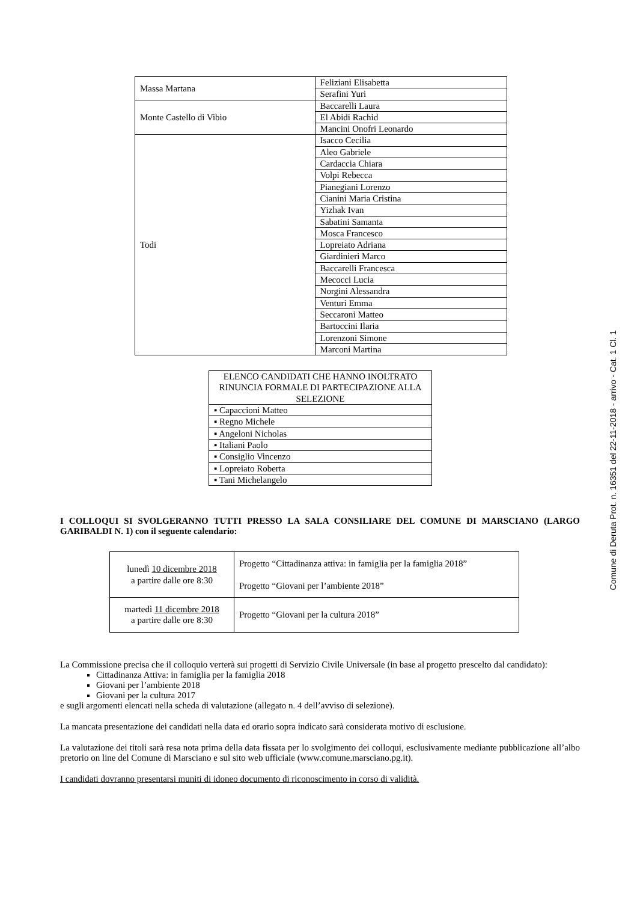| Massa Martana | Feliziani Elisabetta |
| | Serafini Yuri |
| Monte Castello di Vibio | Baccarelli Laura |
| | El Abidi Rachid |
| | Mancini Onofri Leonardo |
| Todi | Isacco Cecilia |
| | Aleo Gabriele |
| | Cardaccia Chiara |
| | Volpi Rebecca |
| | Pianegiani Lorenzo |
| | Cianini Maria Cristina |
| | Yizhak Ivan |
| | Sabatini Samanta |
| | Mosca Francesco |
| | Lopreiato Adriana |
| | Giardinieri Marco |
| | Baccarelli Francesca |
| | Mecocci Lucia |
| | Norgini Alessandra |
| | Venturi Emma |
| | Seccaroni Matteo |
| | Bartoccini Ilaria |
| | Lorenzoni Simone |
| | Marconi Martina |
| ELENCO CANDIDATI CHE HANNO INOLTRATO RINUNCIA FORMALE DI PARTECIPAZIONE ALLA SELEZIONE |
| ▪ Capaccioni Matteo |
| ▪ Regno Michele |
| ▪ Angeloni Nicholas |
| ▪ Italiani Paolo |
| ▪ Consiglio Vincenzo |
| ▪ Lopreiato Roberta |
| ▪ Tani Michelangelo |
I COLLOQUI SI SVOLGERANNO TUTTI PRESSO LA SALA CONSILIARE DEL COMUNE DI MARSCIANO (LARGO GARIBALDI N. 1) con il seguente calendario:
| lunedì 10 dicembre 2018 a partire dalle ore 8:30 | Progetto “Cittadinanza attiva: in famiglia per la famiglia 2018” Progetto “Giovani per l’ambiente 2018” |
| martedì 11 dicembre 2018 a partire dalle ore 8:30 | Progetto “Giovani per la cultura 2018” |
La Commissione precisa che il colloquio verterà sui progetti di Servizio Civile Universale (in base al progetto prescelto dal candidato):
Cittadinanza Attiva: in famiglia per la famiglia 2018
Giovani per l’ambiente 2018
Giovani per la cultura 2017
e sugli argomenti elencati nella scheda di valutazione (allegato n. 4 dell’avviso di selezione).
La mancata presentazione dei candidati nella data ed orario sopra indicato sarà considerata motivo di esclusione.
La valutazione dei titoli sarà resa nota prima della data fissata per lo svolgimento dei colloqui, esclusivamente mediante pubblicazione all’albo pretorio on line del Comune di Marsciano e sul sito web ufficiale (www.comune.marsciano.pg.it).
I candidati dovranno presentarsi muniti di idoneo documento di riconoscimento in corso di validità.
Comune di Deruta Prot. n. 16351 del 22-11-2018 - arrivo - Cat. 1 Cl. 1